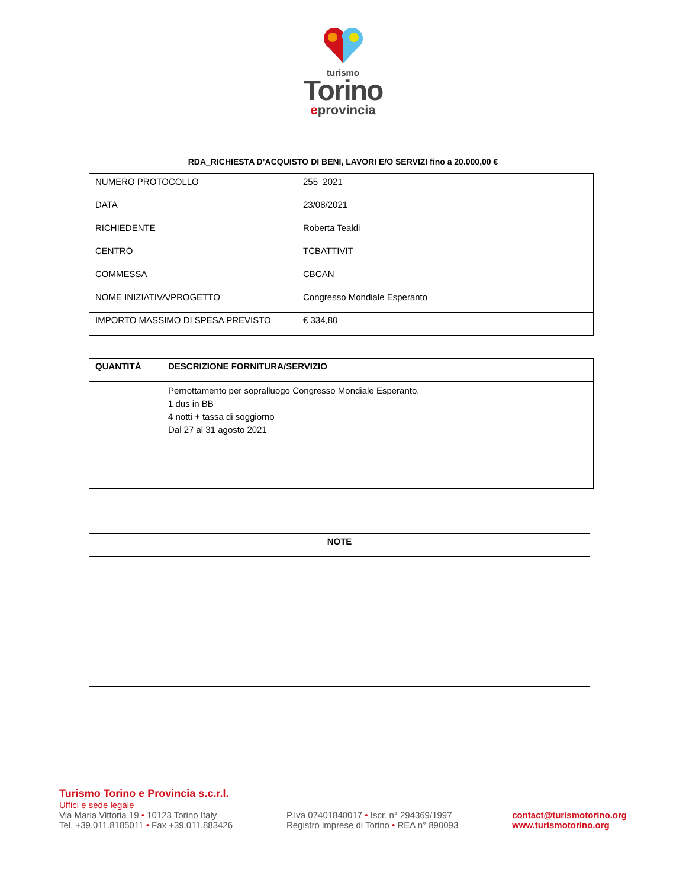turismo
Torino
eprovincia
RDA_RICHIESTA D’ACQUISTO DI BENI, LAVORI E/O SERVIZI fino a 20.000,00 €
| NUMERO PROTOCOLLO | 255_2021 |
| DATA | 23/08/2021 |
| RICHIEDENTE | Roberta Tealdi |
| CENTRO | TCBATTIVIT |
| COMMESSA | CBCAN |
| NOME INIZIATIVA/PROGETTO | Congresso Mondiale Esperanto |
| IMPORTO MASSIMO DI SPESA PREVISTO | € 334,80 |
| QUANTITÀ | DESCRIZIONE FORNITURA/SERVIZIO |
| --- | --- |
| | Pernottamento per sopralluogo Congresso Mondiale Esperanto. 1 dus in BB 4 notti + tassa di soggiorno Dal 27 al 31 agosto 2021 |
| NOTE |
| --- |
Turismo Torino e Provincia s.c.r.l.
Uffici e sede legale
Via Maria Vittoria 19 • 10123 Torino Italy
Tel. +39.011.8185011 • Fax +39.011.883426
P.Iva 07401840017 • Iscr. n° 294369/1997
Registro imprese di Torino • REA n° 890093
contact@turismotorino.org
www.turismotorino.org